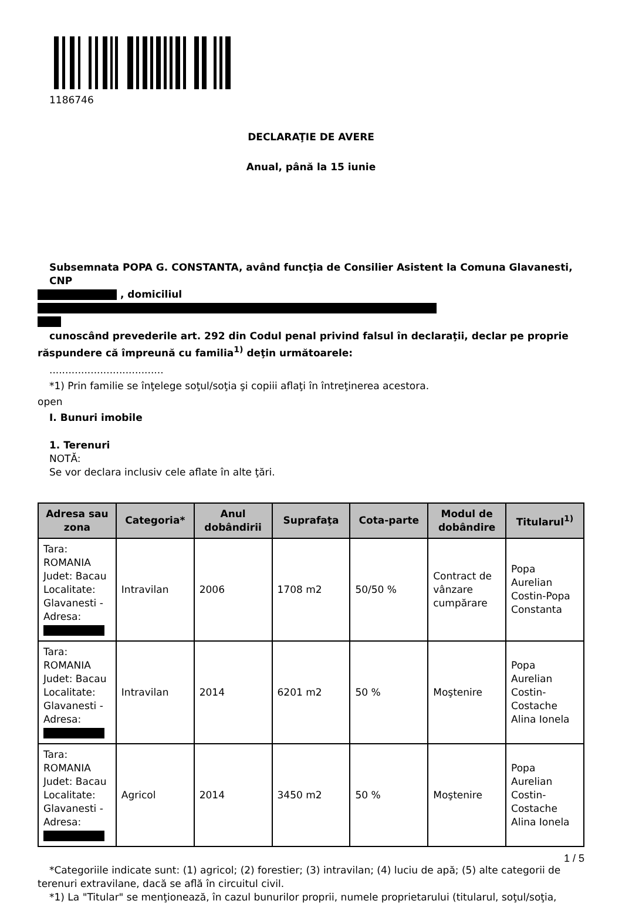1186746
DECLARAŢIE DE AVERE
Anual, până la 15 iunie
Subsemnata POPA G. CONSTANTA, având funcţia de Consilier Asistent la Comuna Glavanesti, CNP
, domiciliul
cunoscând prevederile art. 292 din Codul penal privind falsul în declaraţii, declar pe proprie
răspundere că împreună cu familia<sup>1)</sup> deţin următoarele:
....................................
*1) Prin familie se înţelege soţul/soţia şi copiii aflaţi în întreţinerea acestora.
open
I. Bunuri imobile
1. Terenuri
NOTĂ:
Se vor declara inclusiv cele aflate în alte ţări.
| Adresa sau zona | Categoria* | Anul dobândirii | Suprafaţa | Cota-parte | Modul de dobândire | Titularul<sup>1)</sup> |
| --- | --- | --- | --- | --- | --- | --- |
| Tara: ROMANIA Judet: Bacau Localitate: Glavanesti - Adresa: | Intravilan | 2006 | 1708 m2 | 50/50 % | Contract de vânzare cumpărare | Popa Aurelian Costin-Popa Constanta |
| Tara: ROMANIA Judet: Bacau Localitate: Glavanesti - Adresa: | Intravilan | 2014 | 6201 m2 | 50 % | Moştenire | Popa Aurelian Costin-Costache Alina Ionela |
| Tara: ROMANIA Judet: Bacau Localitate: Glavanesti - Adresa: | Agricol | 2014 | 3450 m2 | 50 % | Moştenire | Popa Aurelian Costin-Costache Alina Ionela |
*Categoriile indicate sunt: (1) agricol; (2) forestier; (3) intravilan; (4) luciu de apă; (5) alte categorii de
terenuri extravilane, dacă se află în circuitul civil.
*1) La "Titular" se menţionează, în cazul bunurilor proprii, numele proprietarului (titularul, soţul/soţia,
1 / 5